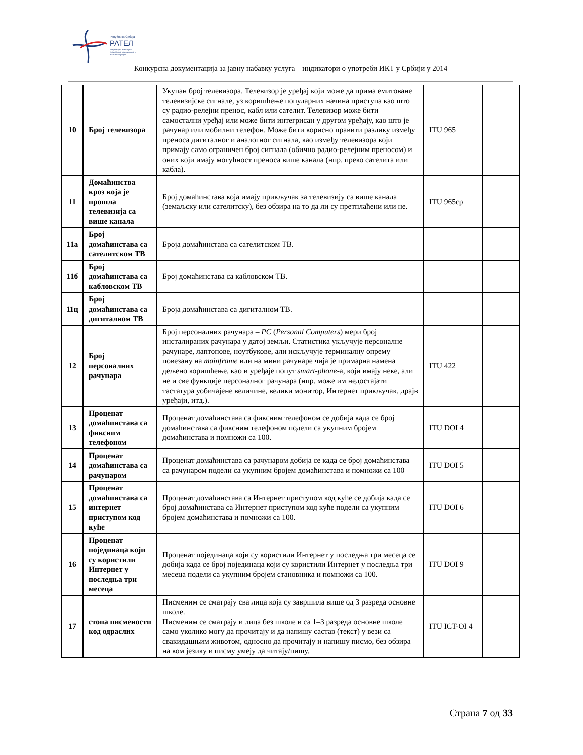Република Србија
РАТЕЛ
Регулаторна агенција за електронске комуникације и поштанске услуге
Конкурсна документација за јавну набавку услуга – индикатори о употреби ИКТ у Србији у 2014
| 10 | Број телевизора | Укупан број телевизора. Телевизор је уређај који може да прима емитоване телевизијске сигнале, уз коришћење популарних начина приступа као што су радио-релејни пренос, кабл или сателит. Телевизор може бити самостални уређај или може бити интегрисан у другом уређају, као што је рачунар или мобилни телефон. Може бити корисно правити разлику између преноса дигиталног и аналогног сигнала, као између телевизора који примају само ограничен број сигнала (обично радио-релејним преносом) и оних који имају могућност преноса више канала (нпр. преко сателита или кабла). | ITU 965 | |
| 11 | Домаћинства кроз која је прошла телевизија са више канала | Број домаћинстава која имају прикључак за телевизију са више канала (земаљску или сателитску), без обзира на то да ли су претплаћени или не. | ITU 965cp | |
| 11а | Број домаћинстава са сателитском ТВ | Броја домаћинстава са сателитском ТВ. | | |
| 11б | Број домаћинстава са кабловском ТВ | Број домаћинстава са кабловском ТВ. | | |
| 11ц | Број домаћинстава са дигиталном ТВ | Броја домаћинстава са дигиталном ТВ. | | |
| 12 | Број персоналних рачунара | Број персоналних рачунара – PC ( Personal Computers ) мери број инсталираних рачунара у датој земљи. Статистика укључује персоналне рачунаре, лаптопове, ноутбукове, али искључује терминалну опрему повезану на mainframe или на мини рачунаре чија је примарна намена дељено коришћење, као и уређаје попут smart-phone -а, који имају неке, али не и све функције персоналног рачунара (нпр. може им недостајати тастатура уобичајене величине, велики монитор, Интернет прикључак, драјв уређаји, итд.). | ITU 422 | |
| 13 | Проценат домаћинстава са фиксним телефоном | Проценат домаћинстава са фиксним телефоном се добија када се број домаћинстава са фиксним телефоном подели са укупним бројем домаћинстава и помножи са 100. | ITU DOI 4 | |
| 14 | Проценат домаћинстава са рачунаром | Проценат домаћинстава са рачунаром добија се када се број домаћинстава са рачунаром подели са укупним бројем домаћинстава и помножи са 100 | ITU DOI 5 | |
| 15 | Проценат домаћинстава са интернет приступом код куће | Проценат домаћинстава са Интернет приступом код куће се добија када се број домаћинстава са Интернет приступом код куће подели са укупним бројем домаћинстава и помножи са 100. | ITU DOI 6 | |
| 16 | Проценат појединаца који су користили Интернет у последња три месеца | Проценат појединаца који су користили Интернет у последња три месеца се добија када се број појединаца који су користили Интернет у последња три месеца подели са укупним бројем становника и помножи са 100. | ITU DOI 9 | |
| 17 | стопа писмености код одраслих | Писменим се сматрају сва лица која су завршила више од 3 разреда основне школе. Писменим се сматрају и лица без школе и са 1–3 разреда основне школе само уколико могу да прочитају и да напишу састав (текст) у вези са свакидашњим животом, односно да прочитају и напишу писмо, без обзира на ком језику и писму умеју да читају/пишу. | ITU ICT-OI 4 | |
Страна 7 од 33